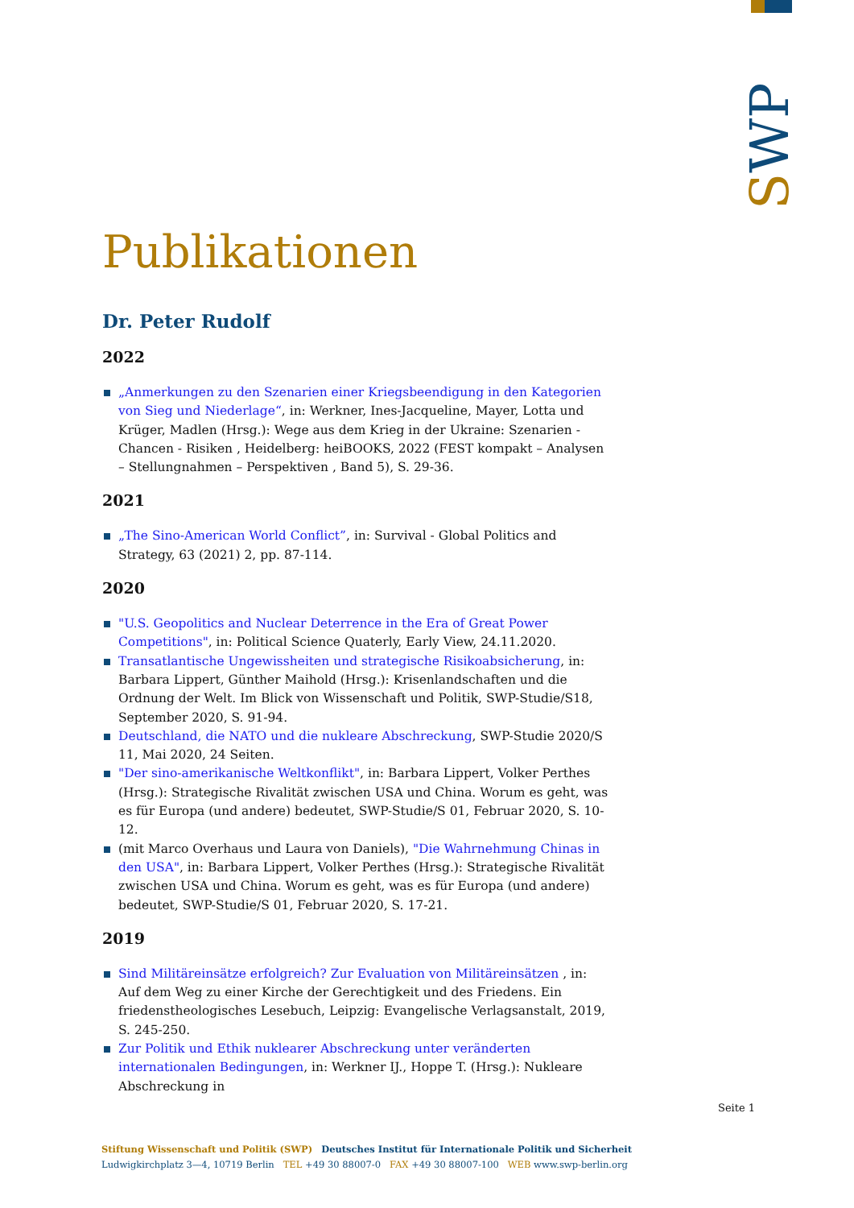SWP
Publikationen
Dr. Peter Rudolf
2022
„Anmerkungen zu den Szenarien einer Kriegsbeendigung in den Kategorien von Sieg und Niederlage“, in: Werkner, Ines-Jacqueline, Mayer, Lotta und Krüger, Madlen (Hrsg.): Wege aus dem Krieg in der Ukraine: Szenarien - Chancen - Risiken , Heidelberg: heiBOOKS, 2022 (FEST kompakt – Analysen – Stellungnahmen – Perspektiven , Band 5), S. 29-36.
2021
„The Sino-American World Conflict”, in: Survival - Global Politics and Strategy, 63 (2021) 2, pp. 87-114.
2020
"U.S. Geopolitics and Nuclear Deterrence in the Era of Great Power Competitions", in: Political Science Quaterly, Early View, 24.11.2020.
Transatlantische Ungewissheiten und strategische Risikoabsicherung, in: Barbara Lippert, Günther Maihold (Hrsg.): Krisenlandschaften und die Ordnung der Welt. Im Blick von Wissenschaft und Politik, SWP-Studie/S18, September 2020, S. 91-94.
Deutschland, die NATO und die nukleare Abschreckung, SWP-Studie 2020/S 11, Mai 2020, 24 Seiten.
"Der sino-amerikanische Weltkonflikt", in: Barbara Lippert, Volker Perthes (Hrsg.): Strategische Rivalität zwischen USA und China. Worum es geht, was es für Europa (und andere) bedeutet, SWP-Studie/S 01, Februar 2020, S. 10-12.
(mit Marco Overhaus und Laura von Daniels), "Die Wahrnehmung Chinas in den USA", in: Barbara Lippert, Volker Perthes (Hrsg.): Strategische Rivalität zwischen USA und China. Worum es geht, was es für Europa (und andere) bedeutet, SWP-Studie/S 01, Februar 2020, S. 17-21.
2019
Sind Militäreinsätze erfolgreich? Zur Evaluation von Militäreinsätzen , in: Auf dem Weg zu einer Kirche der Gerechtigkeit und des Friedens. Ein friedenstheologisches Lesebuch, Leipzig: Evangelische Verlagsanstalt, 2019, S. 245-250.
Zur Politik und Ethik nuklearer Abschreckung unter veränderten internationalen Bedingungen, in: Werkner IJ., Hoppe T. (Hrsg.): Nukleare Abschreckung in
Seite 1
Stiftung Wissenschaft und Politik (SWP) Deutsches Institut für Internationale Politik und Sicherheit
Ludwigkirchplatz 3—4, 10719 Berlin TEL +49 30 88007-0 FAX +49 30 88007-100 WEB www.swp-berlin.org